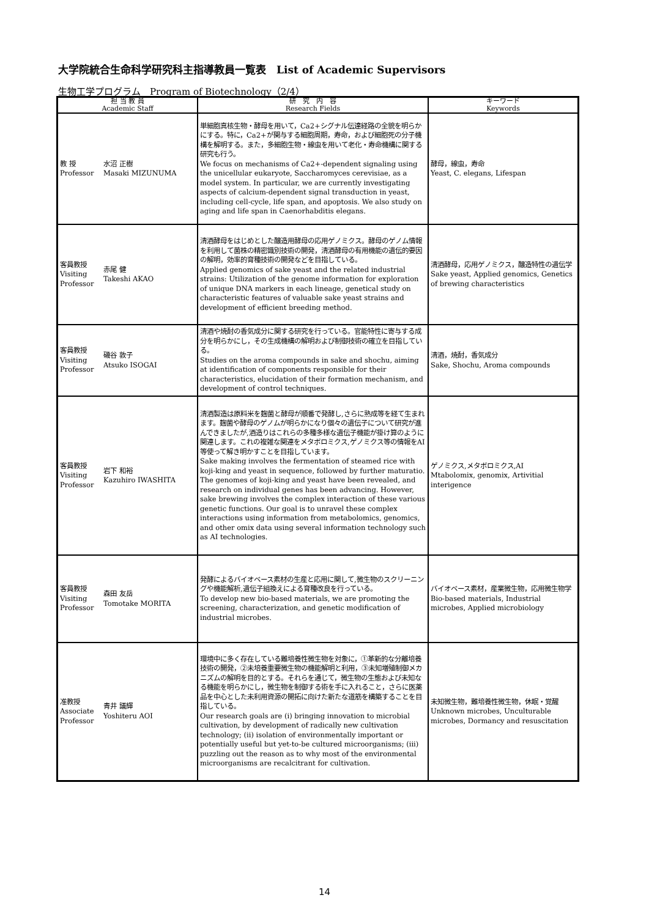大学院統合生命科学研究科主指導教員一覧表　List of Academic Supervisors
生物工学プログラム　Program of Biotechnology（2/4）
| 担 当 教 員 Academic Staff | | 研 究 内 容 Research Fields | キーワード Keywords |
| --- | --- | --- | --- |
| 教 授 Professor | 水沼 正樹 Masaki MIZUNUMA | 単細胞真核生物・酵母を用いて，Ca2+シグナル伝達経路の全貌を明らかにする。特に，Ca2+が関与する細胞周期，寿命，および細胞死の分子機構を解明する。また，多細胞生物・線虫を用いて老化・寿命機構に関する研究も行う。 We focus on mechanisms of Ca2+-dependent signaling using the unicellular eukaryote, Saccharomyces cerevisiae, as a model system. In particular, we are currently investigating aspects of calcium-dependent signal transduction in yeast, including cell-cycle, life span, and apoptosis. We also study on aging and life span in Caenorhabditis elegans. | 酵母，線虫，寿命 Yeast, C. elegans, Lifespan |
| 客員教授 Visiting Professor | 赤尾 健 Takeshi AKAO | 清酒酵母をはじめとした醸造用酵母の応用ゲノミクス。酵母のゲノム情報を利用して菌株の精密識別技術の開発，清酒酵母の有用機能の遺伝的要因の解明，効率的育種技術の開発などを目指している。 Applied genomics of sake yeast and the related industrial strains: Utilization of the genome information for exploration of unique DNA markers in each lineage, genetical study on characteristic features of valuable sake yeast strains and development of efficient breeding method. | 清酒酵母，応用ゲノミクス，醸造特性の遺伝学 Sake yeast, Applied genomics, Genetics of brewing characteristics |
| 客員教授 Visiting Professor | 磯谷 敦子 Atsuko ISOGAI | 清酒や焼酎の香気成分に関する研究を行っている。官能特性に寄与する成分を明らかにし，その生成機構の解明および制御技術の確立を目指している。 Studies on the aroma compounds in sake and shochu, aiming at identification of components responsible for their characteristics, elucidation of their formation mechanism, and development of control techniques. | 清酒，焼酎，香気成分 Sake, Shochu, Aroma compounds |
| 客員教授 Visiting Professor | 岩下 和裕 Kazuhiro IWASHITA | 清酒製造は原料米を麹菌と酵母が順番で発酵し,さらに熟成等を経て生まれます。麹菌や酵母のゲノムが明らかになり個々の遺伝子について研究が進んできましたが,酒造りはこれらの多種多様な遺伝子機能が掛け算のように関連します。これの複雑な関連をメタボロミクス,ゲノミクス等の情報をAI等使って解き明かすことを目指しています。 Sake making involves the fermentation of steamed rice with koji-king and yeast in sequence, followed by further maturatio. The genomes of koji-king and yeast have been revealed, and research on individual genes has been advancing. However, sake brewing involves the complex interaction of these various genetic functions. Our goal is to unravel these complex interactions using information from metabolomics, genomics, and other omix data using several information technology such as AI technologies. | ゲノミクス,メタボロミクス,AI Mtabolomix, genomix, Artivitial interigence |
| 客員教授 Visiting Professor | 森田 友岳 Tomotake MORITA | 発酵によるバイオベース素材の生産と応用に関して,微生物のスクリーニングや機能解析,遺伝子組換えによる育種改良を行っている。 To develop new bio-based materials, we are promoting the screening, characterization, and genetic modification of industrial microbes. | バイオベース素材，産業微生物，応用微生物学 Bio-based materials, Industrial microbes, Applied microbiology |
| 准教授 Associate Professor | 青井 議輝 Yoshiteru AOI | 環境中に多く存在している難培養性微生物を対象に，①革新的な分離培養技術の開発，②未培養重要微生物の機能解明と利用，③未知増殖制御メカニズムの解明を目的とする。それらを通じて，微生物の生態および未知なる機能を明らかにし，微生物を制御する術を手に入れること，さらに医薬品を中心とした未利用資源の開拓に向けた新たな道筋を構築することを目指している。 Our research goals are (i) bringing innovation to microbial cultivation, by development of radically new cultivation technology; (ii) isolation of environmentally important or potentially useful but yet-to-be cultured microorganisms; (iii) puzzling out the reason as to why most of the environmental microorganisms are recalcitrant for cultivation. | 未知微生物，難培養性微生物，休眠・覚醒 Unknown microbes, Unculturable microbes, Dormancy and resuscitation |
14